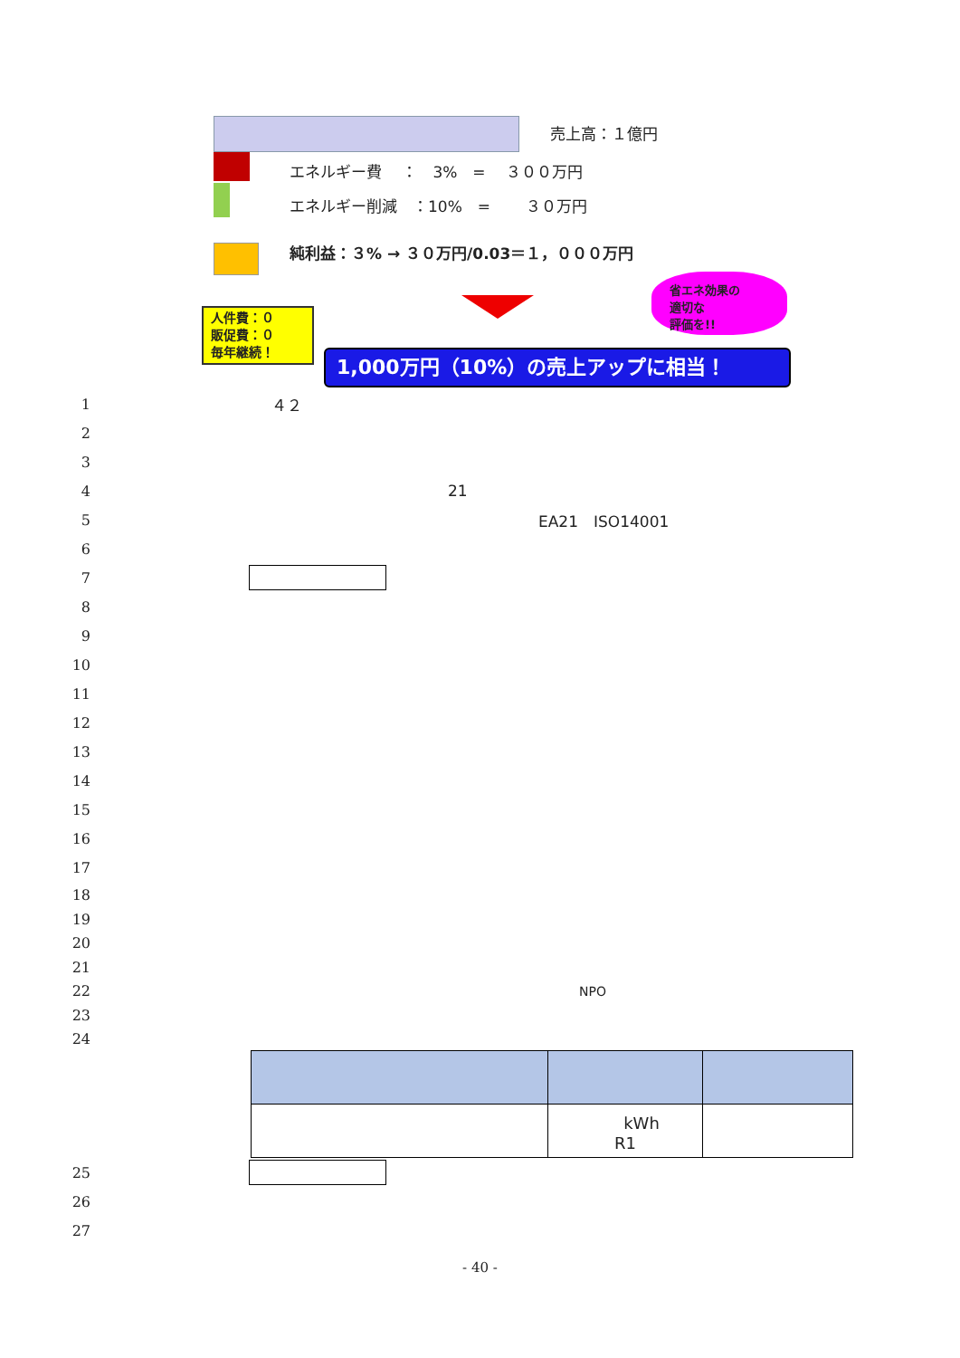売上高：１億円
エネルギー費　 ：　3%　=　 ３００万円
エネルギー削減　：10%　=　　 ３０万円
純利益：３% → ３０万円/0.03＝１，０００万円
省エネ効果の
適切な
評価を!!
人件費：０
販促費：０
毎年継続！
1,000万円（10%）の売上アップに相当！
1 ４２
2
3
4 21
5 EA21　ISO14001
6
7
8
9
10
11
12
13
14
15
16
17
18
19
20
21
22 NPO
23
24
| | kWh R1 | |
25
26
27
- 40 -